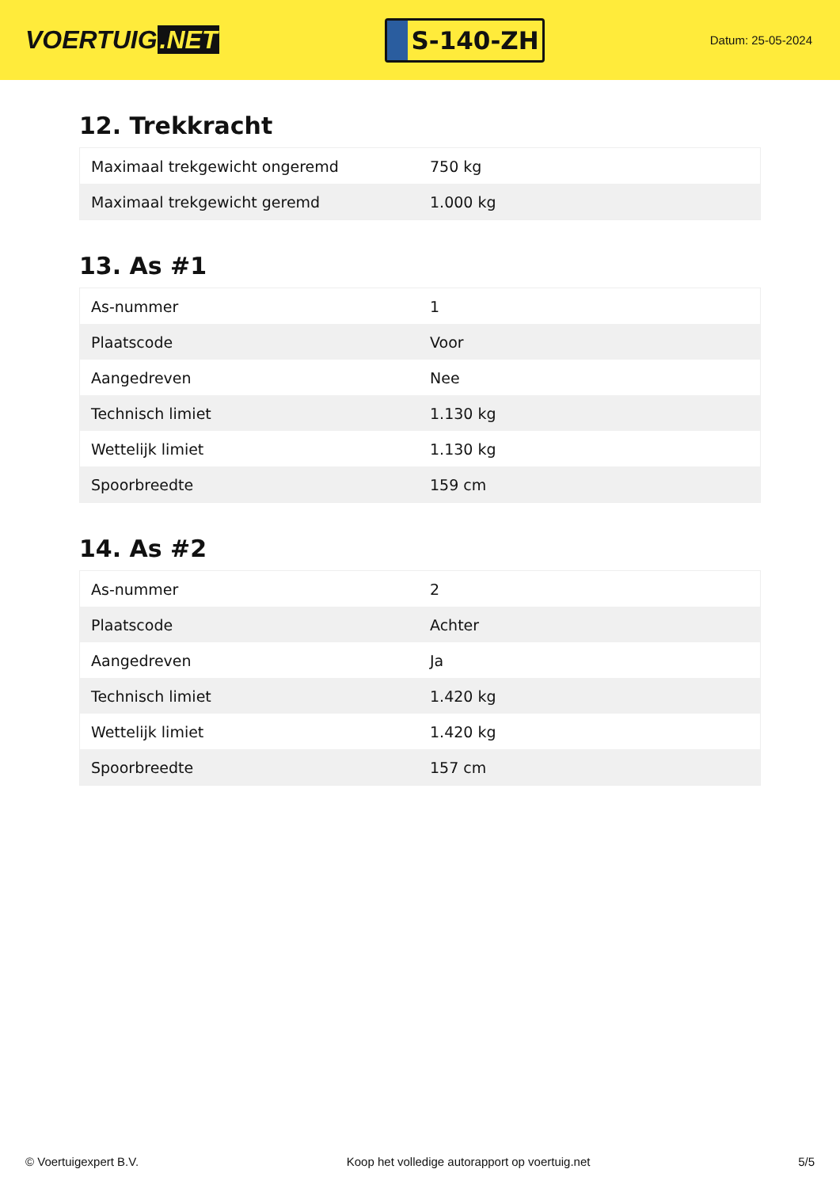VOERTUIG.NET
S-140-ZH
Datum: 25-05-2024
12. Trekkracht
| Maximaal trekgewicht ongeremd | 750 kg |
| Maximaal trekgewicht geremd | 1.000 kg |
13. As #1
| As-nummer | 1 |
| Plaatscode | Voor |
| Aangedreven | Nee |
| Technisch limiet | 1.130 kg |
| Wettelijk limiet | 1.130 kg |
| Spoorbreedte | 159 cm |
14. As #2
| As-nummer | 2 |
| Plaatscode | Achter |
| Aangedreven | Ja |
| Technisch limiet | 1.420 kg |
| Wettelijk limiet | 1.420 kg |
| Spoorbreedte | 157 cm |
© Voertuigexpert B.V. Koop het volledige autorapport op voertuig.net 5/5